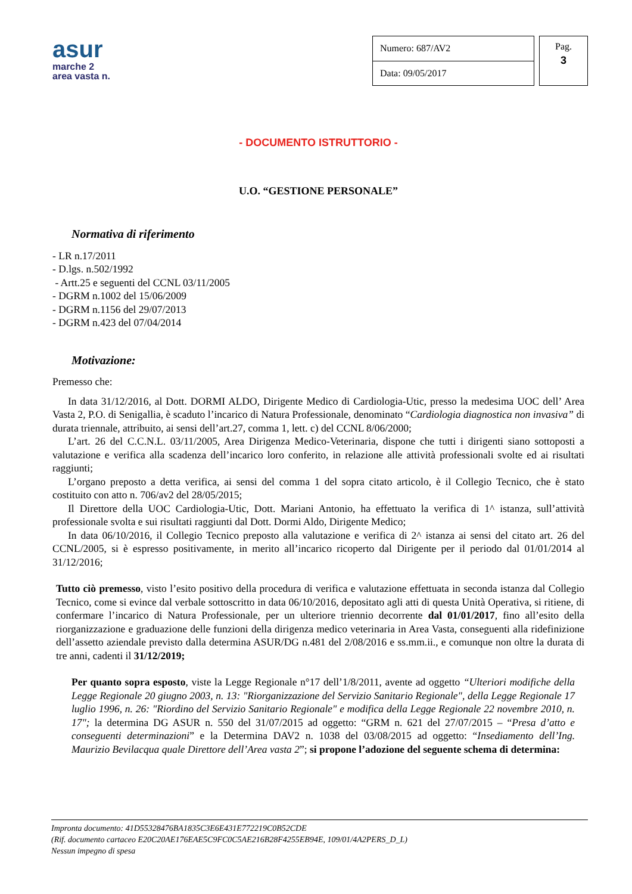asur
marche 2
area vasta n.
| Numero: 687/AV2 |
| Data: 09/05/2017 |
Pag.
3
- DOCUMENTO ISTRUTTORIO -
U.O. “GESTIONE PERSONALE”
Normativa di riferimento
- LR n.17/2011
- D.lgs. n.502/1992
- Artt.25 e seguenti del CCNL 03/11/2005
- DGRM n.1002 del 15/06/2009
- DGRM n.1156 del 29/07/2013
- DGRM n.423 del 07/04/2014
Motivazione:
Premesso che:
In data 31/12/2016, al Dott. DORMI ALDO, Dirigente Medico di Cardiologia-Utic, presso la medesima UOC dell’ Area Vasta 2, P.O. di Senigallia, è scaduto l’incarico di Natura Professionale, denominato “Cardiologia diagnostica non invasiva” di durata triennale, attribuito, ai sensi dell’art.27, comma 1, lett. c) del CCNL 8/06/2000;
L’art. 26 del C.C.N.L. 03/11/2005, Area Dirigenza Medico-Veterinaria, dispone che tutti i dirigenti siano sottoposti a valutazione e verifica alla scadenza dell’incarico loro conferito, in relazione alle attività professionali svolte ed ai risultati raggiunti;
L’organo preposto a detta verifica, ai sensi del comma 1 del sopra citato articolo, è il Collegio Tecnico, che è stato costituito con atto n. 706/av2 del 28/05/2015;
Il Direttore della UOC Cardiologia-Utic, Dott. Mariani Antonio, ha effettuato la verifica di 1^ istanza, sull’attività professionale svolta e sui risultati raggiunti dal Dott. Dormi Aldo, Dirigente Medico;
In data 06/10/2016, il Collegio Tecnico preposto alla valutazione e verifica di 2^ istanza ai sensi del citato art. 26 del CCNL/2005, si è espresso positivamente, in merito all’incarico ricoperto dal Dirigente per il periodo dal 01/01/2014 al 31/12/2016;
Tutto ciò premesso, visto l’esito positivo della procedura di verifica e valutazione effettuata in seconda istanza dal Collegio Tecnico, come si evince dal verbale sottoscritto in data 06/10/2016, depositato agli atti di questa Unità Operativa, si ritiene, di confermare l’incarico di Natura Professionale, per un ulteriore triennio decorrente dal 01/01/2017, fino all’esito della riorganizzazione e graduazione delle funzioni della dirigenza medico veterinaria in Area Vasta, conseguenti alla ridefinizione dell’assetto aziendale previsto dalla determina ASUR/DG n.481 del 2/08/2016 e ss.mm.ii., e comunque non oltre la durata di tre anni, cadenti il 31/12/2019;
Per quanto sopra esposto, viste la Legge Regionale n°17 dell’1/8/2011, avente ad oggetto “Ulteriori modifiche della Legge Regionale 20 giugno 2003, n. 13: "Riorganizzazione del Servizio Sanitario Regionale", della Legge Regionale 17 luglio 1996, n. 26: "Riordino del Servizio Sanitario Regionale" e modifica della Legge Regionale 22 novembre 2010, n. 17"; la determina DG ASUR n. 550 del 31/07/2015 ad oggetto: “GRM n. 621 del 27/07/2015 – “Presa d’atto e conseguenti determinazioni” e la Determina DAV2 n. 1038 del 03/08/2015 ad oggetto: “Insediamento dell’Ing. Maurizio Bevilacqua quale Direttore dell’Area vasta 2”; si propone l’adozione del seguente schema di determina:
Impronta documento: 41D55328476BA1835C3E6E431E772219C0B52CDE
(Rif. documento cartaceo E20C20AE176EAE5C9FC0C5AE216B28F4255EB94E, 109/01/4A2PERS_D_L)
Nessun impegno di spesa